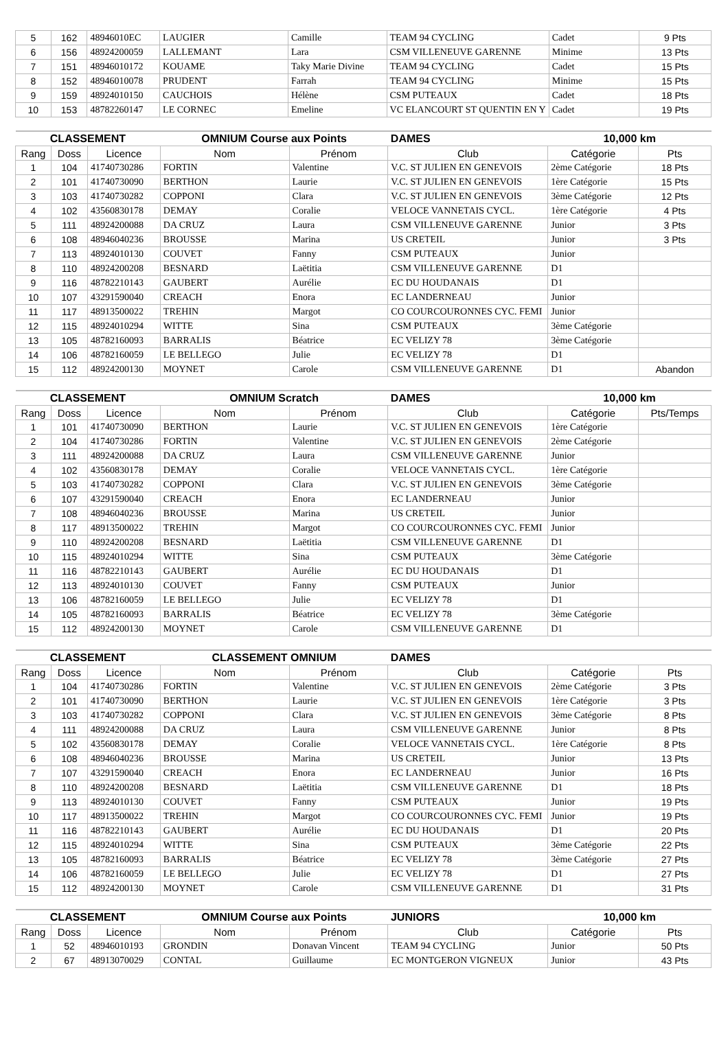| 5 | 162 | 48946010EC | LAUGIER | Camille | TEAM 94 CYCLING | Cadet | 9 Pts |
| 6 | 156 | 48924200059 | LALLEMANT | Lara | CSM VILLENEUVE GARENNE | Minime | 13 Pts |
| 7 | 151 | 48946010172 | KOUAME | Taky Marie Divine | TEAM 94 CYCLING | Cadet | 15 Pts |
| 8 | 152 | 48946010078 | PRUDENT | Farrah | TEAM 94 CYCLING | Minime | 15 Pts |
| 9 | 159 | 48924010150 | CAUCHOIS | Hélène | CSM PUTEAUX | Cadet | 18 Pts |
| 10 | 153 | 48782260147 | LE CORNEC | Emeline | VC ELANCOURT ST QUENTIN EN Y | Cadet | 19 Pts |
| CLASSEMENT | | | OMNIUM Course aux Points | | DAMES | 10,000 km | |
| --- | --- | --- | --- | --- | --- | --- | --- |
| Rang | Doss | Licence | Nom | Prénom | Club | Catégorie | Pts |
| 1 | 104 | 41740730286 | FORTIN | Valentine | V.C. ST JULIEN EN GENEVOIS | 2ème Catégorie | 18 Pts |
| 2 | 101 | 41740730090 | BERTHON | Laurie | V.C. ST JULIEN EN GENEVOIS | 1ère Catégorie | 15 Pts |
| 3 | 103 | 41740730282 | COPPONI | Clara | V.C. ST JULIEN EN GENEVOIS | 3ème Catégorie | 12 Pts |
| 4 | 102 | 43560830178 | DEMAY | Coralie | VELOCE VANNETAIS CYCL. | 1ère Catégorie | 4 Pts |
| 5 | 111 | 48924200088 | DA CRUZ | Laura | CSM VILLENEUVE GARENNE | Junior | 3 Pts |
| 6 | 108 | 48946040236 | BROUSSE | Marina | US CRETEIL | Junior | 3 Pts |
| 7 | 113 | 48924010130 | COUVET | Fanny | CSM PUTEAUX | Junior | |
| 8 | 110 | 48924200208 | BESNARD | Laëtitia | CSM VILLENEUVE GARENNE | D1 | |
| 9 | 116 | 48782210143 | GAUBERT | Aurélie | EC DU HOUDANAIS | D1 | |
| 10 | 107 | 43291590040 | CREACH | Enora | EC LANDERNEAU | Junior | |
| 11 | 117 | 48913500022 | TREHIN | Margot | CO COURCOURONNES CYC. FEMI | Junior | |
| 12 | 115 | 48924010294 | WITTE | Sina | CSM PUTEAUX | 3ème Catégorie | |
| 13 | 105 | 48782160093 | BARRALIS | Béatrice | EC VELIZY 78 | 3ème Catégorie | |
| 14 | 106 | 48782160059 | LE BELLEGO | Julie | EC VELIZY 78 | D1 | |
| 15 | 112 | 48924200130 | MOYNET | Carole | CSM VILLENEUVE GARENNE | D1 | Abandon |
| CLASSEMENT | | | OMNIUM Scratch | | DAMES | 10,000 km | |
| --- | --- | --- | --- | --- | --- | --- | --- |
| Rang | Doss | Licence | Nom | Prénom | Club | Catégorie | Pts/Temps |
| 1 | 101 | 41740730090 | BERTHON | Laurie | V.C. ST JULIEN EN GENEVOIS | 1ère Catégorie | |
| 2 | 104 | 41740730286 | FORTIN | Valentine | V.C. ST JULIEN EN GENEVOIS | 2ème Catégorie | |
| 3 | 111 | 48924200088 | DA CRUZ | Laura | CSM VILLENEUVE GARENNE | Junior | |
| 4 | 102 | 43560830178 | DEMAY | Coralie | VELOCE VANNETAIS CYCL. | 1ère Catégorie | |
| 5 | 103 | 41740730282 | COPPONI | Clara | V.C. ST JULIEN EN GENEVOIS | 3ème Catégorie | |
| 6 | 107 | 43291590040 | CREACH | Enora | EC LANDERNEAU | Junior | |
| 7 | 108 | 48946040236 | BROUSSE | Marina | US CRETEIL | Junior | |
| 8 | 117 | 48913500022 | TREHIN | Margot | CO COURCOURONNES CYC. FEMI | Junior | |
| 9 | 110 | 48924200208 | BESNARD | Laëtitia | CSM VILLENEUVE GARENNE | D1 | |
| 10 | 115 | 48924010294 | WITTE | Sina | CSM PUTEAUX | 3ème Catégorie | |
| 11 | 116 | 48782210143 | GAUBERT | Aurélie | EC DU HOUDANAIS | D1 | |
| 12 | 113 | 48924010130 | COUVET | Fanny | CSM PUTEAUX | Junior | |
| 13 | 106 | 48782160059 | LE BELLEGO | Julie | EC VELIZY 78 | D1 | |
| 14 | 105 | 48782160093 | BARRALIS | Béatrice | EC VELIZY 78 | 3ème Catégorie | |
| 15 | 112 | 48924200130 | MOYNET | Carole | CSM VILLENEUVE GARENNE | D1 | |
| CLASSEMENT | | | CLASSEMENT OMNIUM | | DAMES | | |
| --- | --- | --- | --- | --- | --- | --- | --- |
| Rang | Doss | Licence | Nom | Prénom | Club | Catégorie | Pts |
| 1 | 104 | 41740730286 | FORTIN | Valentine | V.C. ST JULIEN EN GENEVOIS | 2ème Catégorie | 3 Pts |
| 2 | 101 | 41740730090 | BERTHON | Laurie | V.C. ST JULIEN EN GENEVOIS | 1ère Catégorie | 3 Pts |
| 3 | 103 | 41740730282 | COPPONI | Clara | V.C. ST JULIEN EN GENEVOIS | 3ème Catégorie | 8 Pts |
| 4 | 111 | 48924200088 | DA CRUZ | Laura | CSM VILLENEUVE GARENNE | Junior | 8 Pts |
| 5 | 102 | 43560830178 | DEMAY | Coralie | VELOCE VANNETAIS CYCL. | 1ère Catégorie | 8 Pts |
| 6 | 108 | 48946040236 | BROUSSE | Marina | US CRETEIL | Junior | 13 Pts |
| 7 | 107 | 43291590040 | CREACH | Enora | EC LANDERNEAU | Junior | 16 Pts |
| 8 | 110 | 48924200208 | BESNARD | Laëtitia | CSM VILLENEUVE GARENNE | D1 | 18 Pts |
| 9 | 113 | 48924010130 | COUVET | Fanny | CSM PUTEAUX | Junior | 19 Pts |
| 10 | 117 | 48913500022 | TREHIN | Margot | CO COURCOURONNES CYC. FEMI | Junior | 19 Pts |
| 11 | 116 | 48782210143 | GAUBERT | Aurélie | EC DU HOUDANAIS | D1 | 20 Pts |
| 12 | 115 | 48924010294 | WITTE | Sina | CSM PUTEAUX | 3ème Catégorie | 22 Pts |
| 13 | 105 | 48782160093 | BARRALIS | Béatrice | EC VELIZY 78 | 3ème Catégorie | 27 Pts |
| 14 | 106 | 48782160059 | LE BELLEGO | Julie | EC VELIZY 78 | D1 | 27 Pts |
| 15 | 112 | 48924200130 | MOYNET | Carole | CSM VILLENEUVE GARENNE | D1 | 31 Pts |
| CLASSEMENT | | | OMNIUM Course aux Points | | JUNIORS | 10,000 km | |
| --- | --- | --- | --- | --- | --- | --- | --- |
| Rang | Doss | Licence | Nom | Prénom | Club | Catégorie | Pts |
| 1 | 52 | 48946010193 | GRONDIN | Donavan Vincent | TEAM 94 CYCLING | Junior | 50 Pts |
| 2 | 67 | 48913070029 | CONTAL | Guillaume | EC MONTGERON VIGNEUX | Junior | 43 Pts |